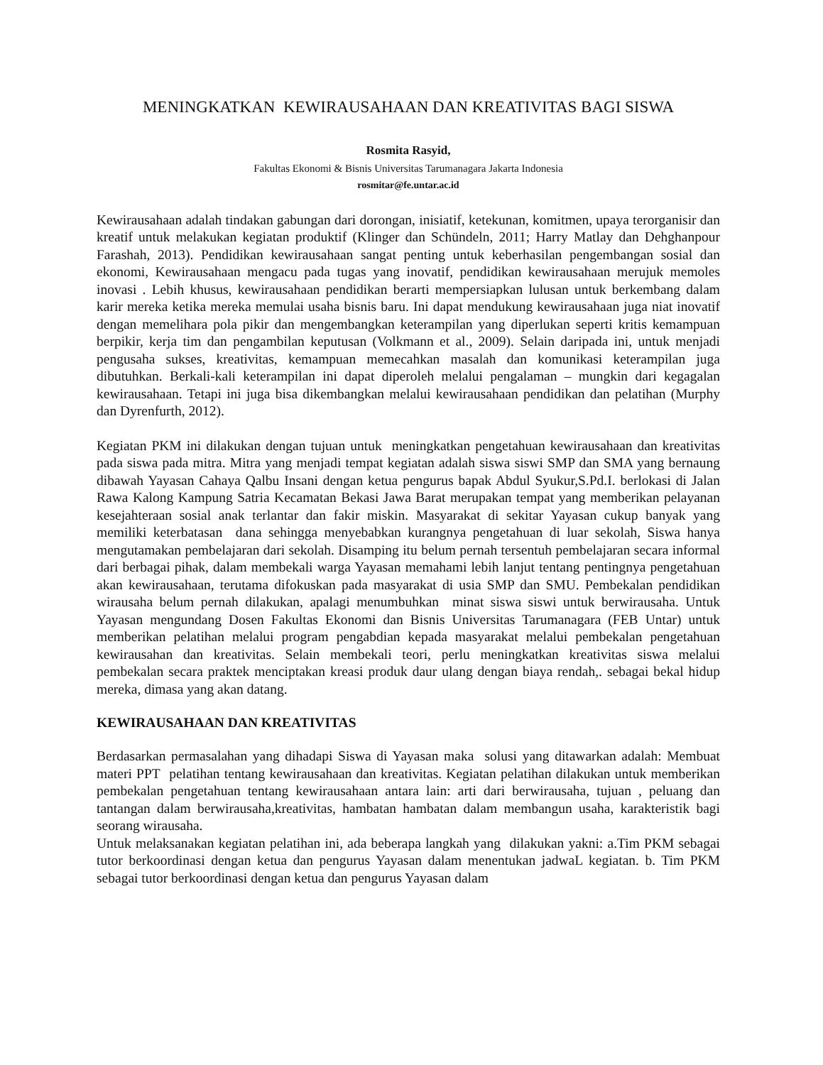MENINGKATKAN KEWIRAUSAHAAN DAN KREATIVITAS BAGI SISWA
Rosmita Rasyid,
Fakultas Ekonomi & Bisnis Universitas Tarumanagara Jakarta Indonesia
rosmitar@fe.untar.ac.id
Kewirausahaan adalah tindakan gabungan dari dorongan, inisiatif, ketekunan, komitmen, upaya terorganisir dan kreatif untuk melakukan kegiatan produktif (Klinger dan Schündeln, 2011; Harry Matlay dan Dehghanpour Farashah, 2013). Pendidikan kewirausahaan sangat penting untuk keberhasilan pengembangan sosial dan ekonomi, Kewirausahaan mengacu pada tugas yang inovatif, pendidikan kewirausahaan merujuk memoles inovasi . Lebih khusus, kewirausahaan pendidikan berarti mempersiapkan lulusan untuk berkembang dalam karir mereka ketika mereka memulai usaha bisnis baru. Ini dapat mendukung kewirausahaan juga niat inovatif dengan memelihara pola pikir dan mengembangkan keterampilan yang diperlukan seperti kritis kemampuan berpikir, kerja tim dan pengambilan keputusan (Volkmann et al., 2009). Selain daripada ini, untuk menjadi pengusaha sukses, kreativitas, kemampuan memecahkan masalah dan komunikasi keterampilan juga dibutuhkan. Berkali-kali keterampilan ini dapat diperoleh melalui pengalaman – mungkin dari kegagalan kewirausahaan. Tetapi ini juga bisa dikembangkan melalui kewirausahaan pendidikan dan pelatihan (Murphy dan Dyrenfurth, 2012).
Kegiatan PKM ini dilakukan dengan tujuan untuk meningkatkan pengetahuan kewirausahaan dan kreativitas pada siswa pada mitra. Mitra yang menjadi tempat kegiatan adalah siswa siswi SMP dan SMA yang bernaung dibawah Yayasan Cahaya Qalbu Insani dengan ketua pengurus bapak Abdul Syukur,S.Pd.I. berlokasi di Jalan Rawa Kalong Kampung Satria Kecamatan Bekasi Jawa Barat merupakan tempat yang memberikan pelayanan kesejahteraan sosial anak terlantar dan fakir miskin. Masyarakat di sekitar Yayasan cukup banyak yang memiliki keterbatasan dana sehingga menyebabkan kurangnya pengetahuan di luar sekolah, Siswa hanya mengutamakan pembelajaran dari sekolah. Disamping itu belum pernah tersentuh pembelajaran secara informal dari berbagai pihak, dalam membekali warga Yayasan memahami lebih lanjut tentang pentingnya pengetahuan akan kewirausahaan, terutama difokuskan pada masyarakat di usia SMP dan SMU. Pembekalan pendidikan wirausaha belum pernah dilakukan, apalagi menumbuhkan minat siswa siswi untuk berwirausaha. Untuk Yayasan mengundang Dosen Fakultas Ekonomi dan Bisnis Universitas Tarumanagara (FEB Untar) untuk memberikan pelatihan melalui program pengabdian kepada masyarakat melalui pembekalan pengetahuan kewirausahan dan kreativitas. Selain membekali teori, perlu meningkatkan kreativitas siswa melalui pembekalan secara praktek menciptakan kreasi produk daur ulang dengan biaya rendah,. sebagai bekal hidup mereka, dimasa yang akan datang.
KEWIRAUSAHAAN DAN KREATIVITAS
Berdasarkan permasalahan yang dihadapi Siswa di Yayasan maka solusi yang ditawarkan adalah: Membuat materi PPT pelatihan tentang kewirausahaan dan kreativitas. Kegiatan pelatihan dilakukan untuk memberikan pembekalan pengetahuan tentang kewirausahaan antara lain: arti dari berwirausaha, tujuan , peluang dan tantangan dalam berwirausaha,kreativitas, hambatan hambatan dalam membangun usaha, karakteristik bagi seorang wirausaha.
Untuk melaksanakan kegiatan pelatihan ini, ada beberapa langkah yang dilakukan yakni: a.Tim PKM sebagai tutor berkoordinasi dengan ketua dan pengurus Yayasan dalam menentukan jadwaL kegiatan. b. Tim PKM sebagai tutor berkoordinasi dengan ketua dan pengurus Yayasan dalam